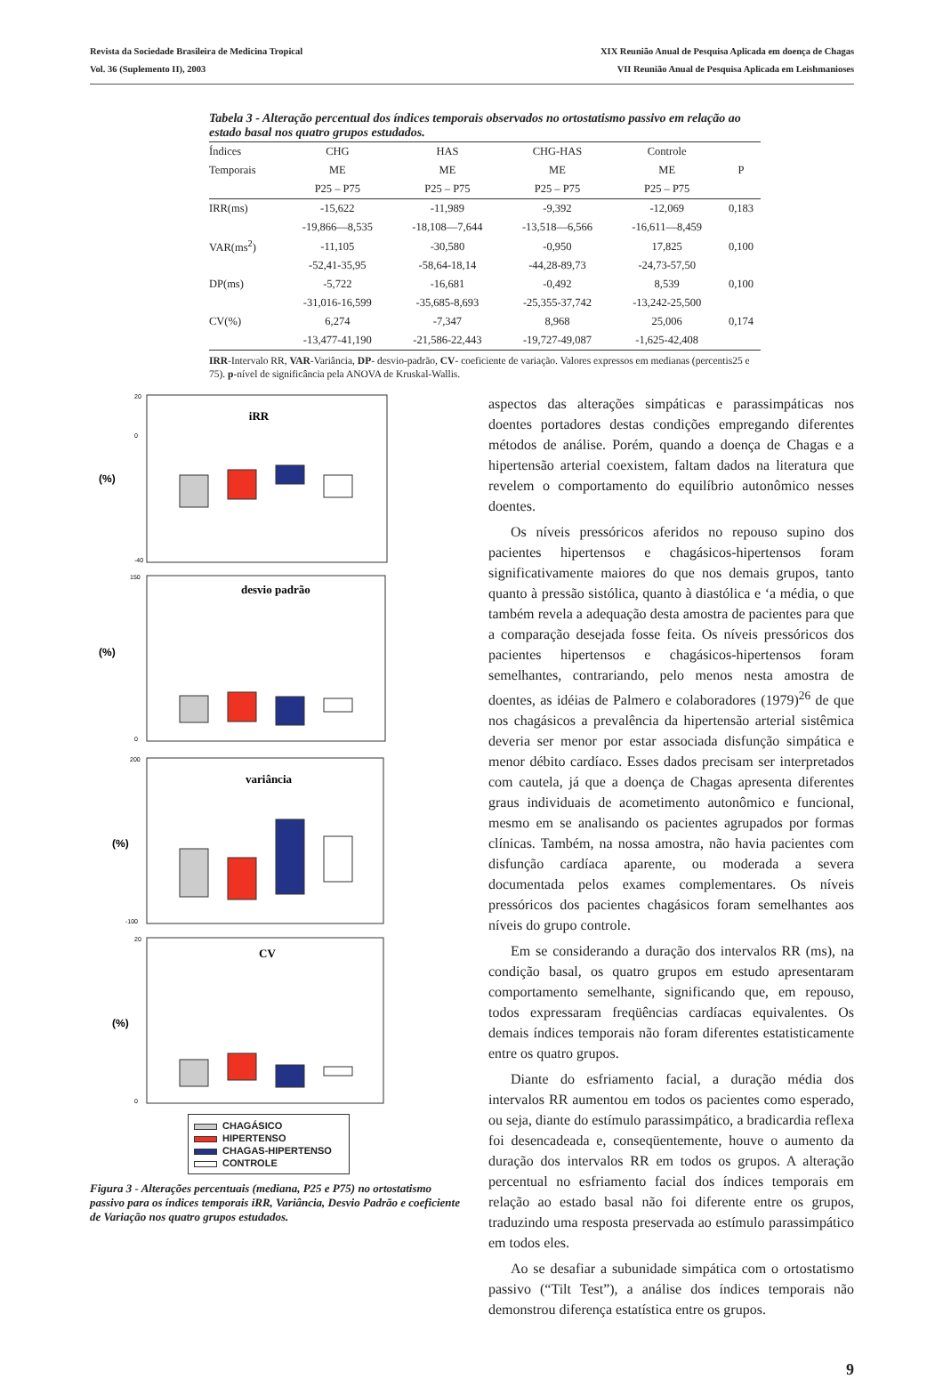Revista da Sociedade Brasileira de Medicina Tropical
Vol. 36 (Suplemento II), 2003
XIX Reunião Anual de Pesquisa Aplicada em doença de Chagas
VII Reunião Anual de Pesquisa Aplicada em Leishmanioses
Tabela 3 - Alteração percentual dos índices temporais observados no ortostatismo passivo em relação ao estado basal nos quatro grupos estudados.
| Índices | CHG | HAS | CHG-HAS | Controle | |
| --- | --- | --- | --- | --- | --- |
| Temporais | ME | ME | ME | ME | P |
| | P25 – P75 | P25 – P75 | P25 – P75 | P25 – P75 | |
| IRR(ms) | -15,622 | -11,989 | -9,392 | -12,069 | 0,183 |
| | -19,866—8,535 | -18,108—7,644 | -13,518—6,566 | -16,611—8,459 | |
| VAR(ms<sup>2</sup>) | -11,105 | -30,580 | -0,950 | 17,825 | 0,100 |
| | -52,41-35,95 | -58,64-18,14 | -44,28-89,73 | -24,73-57,50 | |
| DP(ms) | -5,722 | -16,681 | -0,492 | 8,539 | 0,100 |
| | -31,016-16,599 | -35,685-8,693 | -25,355-37,742 | -13,242-25,500 | |
| CV(%) | 6,274 | -7,347 | 8,968 | 25,006 | 0,174 |
| | -13,477-41,190 | -21,586-22,443 | -19,727-49,087 | -1,625-42,408 | |
IRR-Intervalo RR, VAR-Variância, DP- desvio-padrão, CV- coeficiente de variação. Valores expressos em medianas (percentis25 e 75). p-nível de significância pela ANOVA de Kruskal-Wallis.
iRR
(%)
20
0
-40
desvio padrão
(%)
150
0
variância
(%)
200
-100
CV
(%)
20
0
CHAGÁSICO
HIPERTENSO
CHAGAS-HIPERTENSO
CONTROLE
Figura 3 - Alterações percentuais (mediana, P25 e P75) no ortostatismo passivo para os índices temporais iRR, Variância, Desvio Padrão e coeficiente de Variação nos quatro grupos estudados.
aspectos das alterações simpáticas e parassimpáticas nos doentes portadores destas condições empregando diferentes métodos de análise. Porém, quando a doença de Chagas e a hipertensão arterial coexistem, faltam dados na literatura que revelem o comportamento do equilíbrio autonômico nesses doentes.
Os níveis pressóricos aferidos no repouso supino dos pacientes hipertensos e chagásicos-hipertensos foram significativamente maiores do que nos demais grupos, tanto quanto à pressão sistólica, quanto à diastólica e ‘a média, o que também revela a adequação desta amostra de pacientes para que a comparação desejada fosse feita. Os níveis pressóricos dos pacientes hipertensos e chagásicos-hipertensos foram semelhantes, contrariando, pelo menos nesta amostra de doentes, as idéias de Palmero e colaboradores (1979)<sup>26</sup> de que nos chagásicos a prevalência da hipertensão arterial sistêmica deveria ser menor por estar associada disfunção simpática e menor débito cardíaco. Esses dados precisam ser interpretados com cautela, já que a doença de Chagas apresenta diferentes graus individuais de acometimento autonômico e funcional, mesmo em se analisando os pacientes agrupados por formas clínicas. Também, na nossa amostra, não havia pacientes com disfunção cardíaca aparente, ou moderada a severa documentada pelos exames complementares. Os níveis pressóricos dos pacientes chagásicos foram semelhantes aos níveis do grupo controle.
Em se considerando a duração dos intervalos RR (ms), na condição basal, os quatro grupos em estudo apresentaram comportamento semelhante, significando que, em repouso, todos expressaram freqüências cardíacas equivalentes. Os demais índices temporais não foram diferentes estatisticamente entre os quatro grupos.
Diante do esfriamento facial, a duração média dos intervalos RR aumentou em todos os pacientes como esperado, ou seja, diante do estímulo parassimpático, a bradicardia reflexa foi desencadeada e, conseqüentemente, houve o aumento da duração dos intervalos RR em todos os grupos. A alteração percentual no esfriamento facial dos índices temporais em relação ao estado basal não foi diferente entre os grupos, traduzindo uma resposta preservada ao estímulo parassimpático em todos eles.
Ao se desafiar a subunidade simpática com o ortostatismo passivo (“Tilt Test”), a análise dos índices temporais não demonstrou diferença estatística entre os grupos.
9